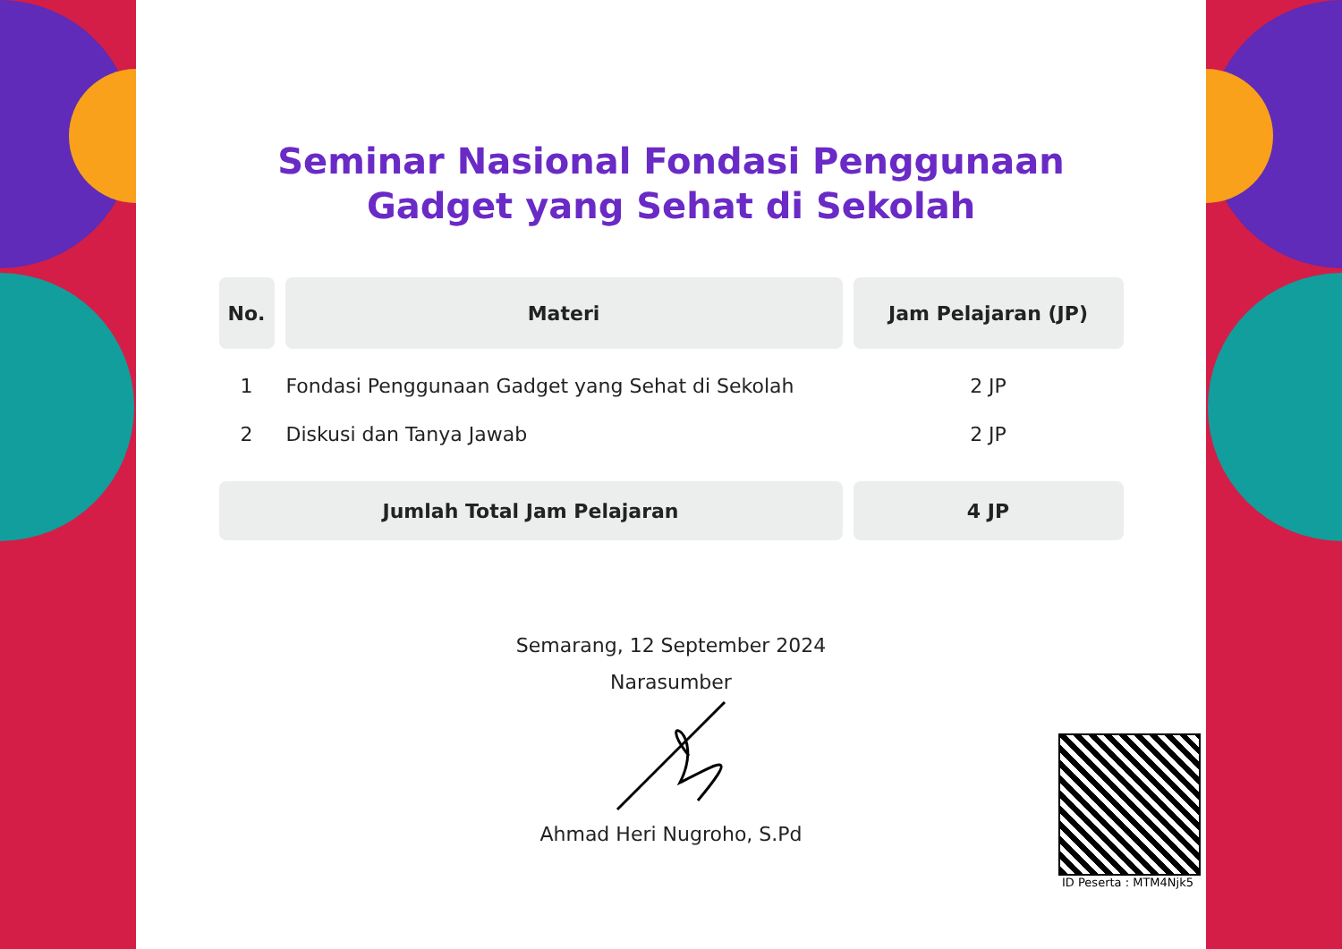Seminar Nasional Fondasi Penggunaan
Gadget yang Sehat di Sekolah
| No. | Materi | Jam Pelajaran (JP) |
| --- | --- | --- |
| 1 | Fondasi Penggunaan Gadget yang Sehat di Sekolah | 2 JP |
| 2 | Diskusi dan Tanya Jawab | 2 JP |
| Jumlah Total Jam Pelajaran | | 4 JP |
Semarang, 12 September 2024
Narasumber
Ahmad Heri Nugroho, S.Pd
ID Peserta : MTM4Njk5